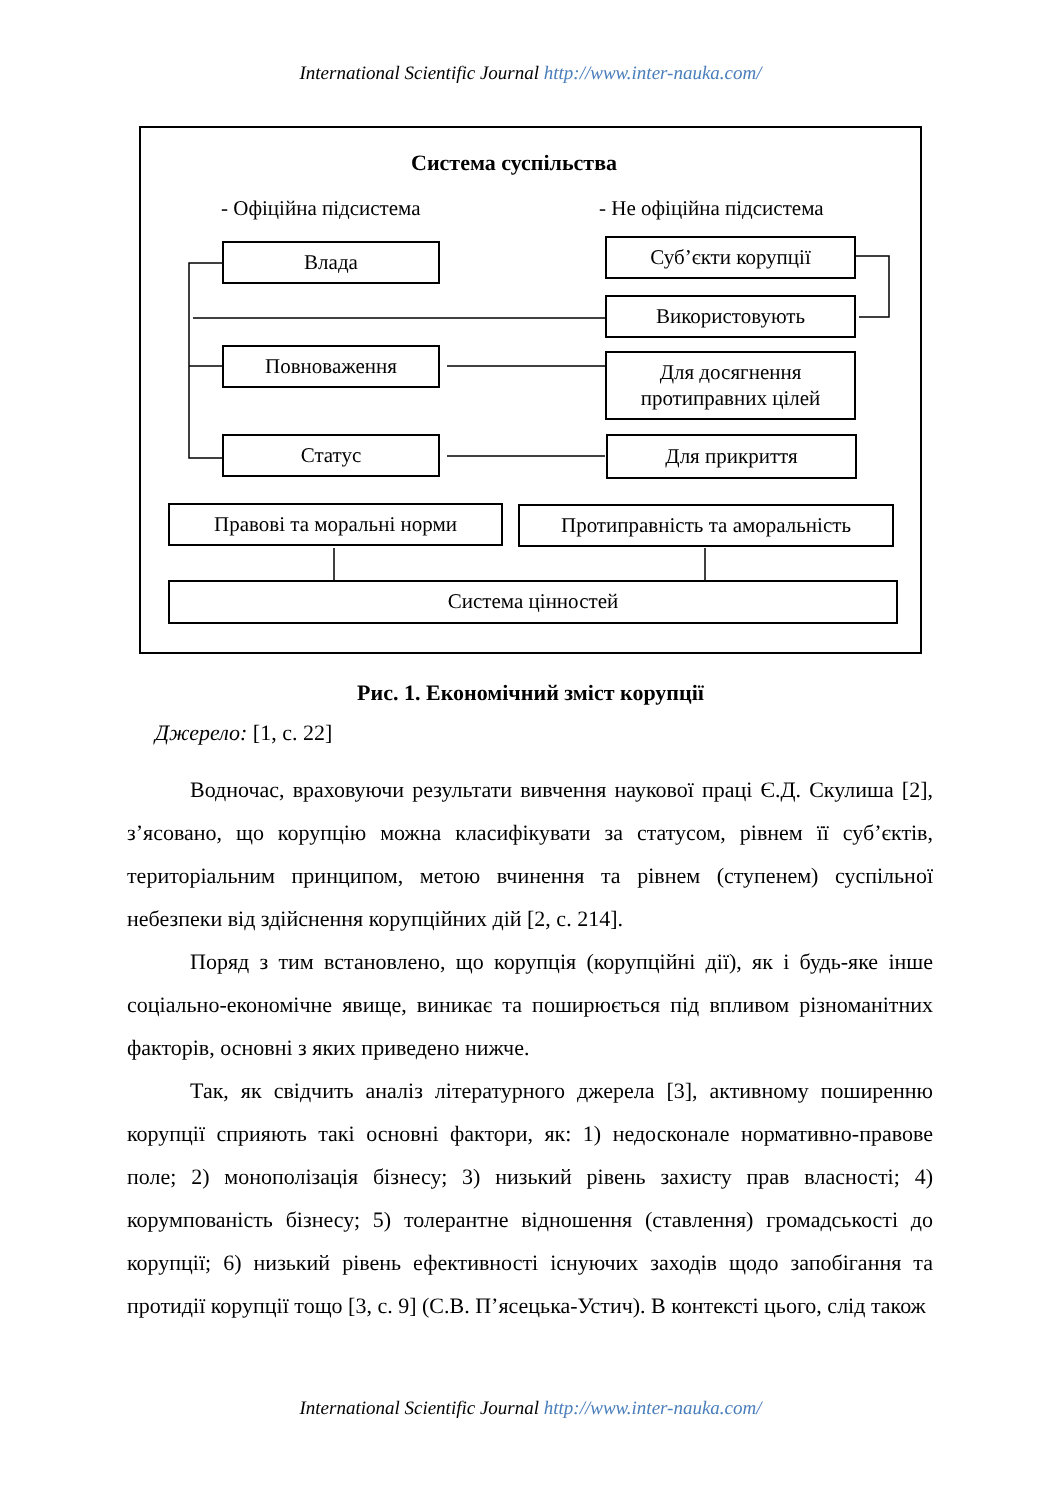International Scientific Journal http://www.inter-nauka.com/
Система суспільства
- Офіційна підсистема - Не офіційна підсистема
Влада Суб’єкти корупції
Використовують
Повноваження
Для досягнення протиправних цілей
Статус Для прикриття
Правові та моральні норми
Протиправність та аморальність
Система цінностей
Рис. 1. Економічний зміст корупції
Джерело: [1, с. 22]
Водночас, враховуючи результати вивчення наукової праці Є.Д. Скулиша [2], з’ясовано, що корупцію можна класифікувати за статусом, рівнем її суб’єктів, територіальним принципом, метою вчинення та рівнем (ступенем) суспільної небезпеки від здійснення корупційних дій [2, с. 214].
Поряд з тим встановлено, що корупція (корупційні дії), як і будь-яке інше соціально-економічне явище, виникає та поширюється під впливом різноманітних факторів, основні з яких приведено нижче.
Так, як свідчить аналіз літературного джерела [3], активному поширенню корупції сприяють такі основні фактори, як: 1) недосконале нормативно-правове поле; 2) монополізація бізнесу; 3) низький рівень захисту прав власності; 4) корумпованість бізнесу; 5) толерантне відношення (ставлення) громадськості до корупції; 6) низький рівень ефективності існуючих заходів щодо запобігання та протидії корупції тощо [3, с. 9] (С.В. П’ясецька-Устич). В контексті цього, слід також
International Scientific Journal http://www.inter-nauka.com/